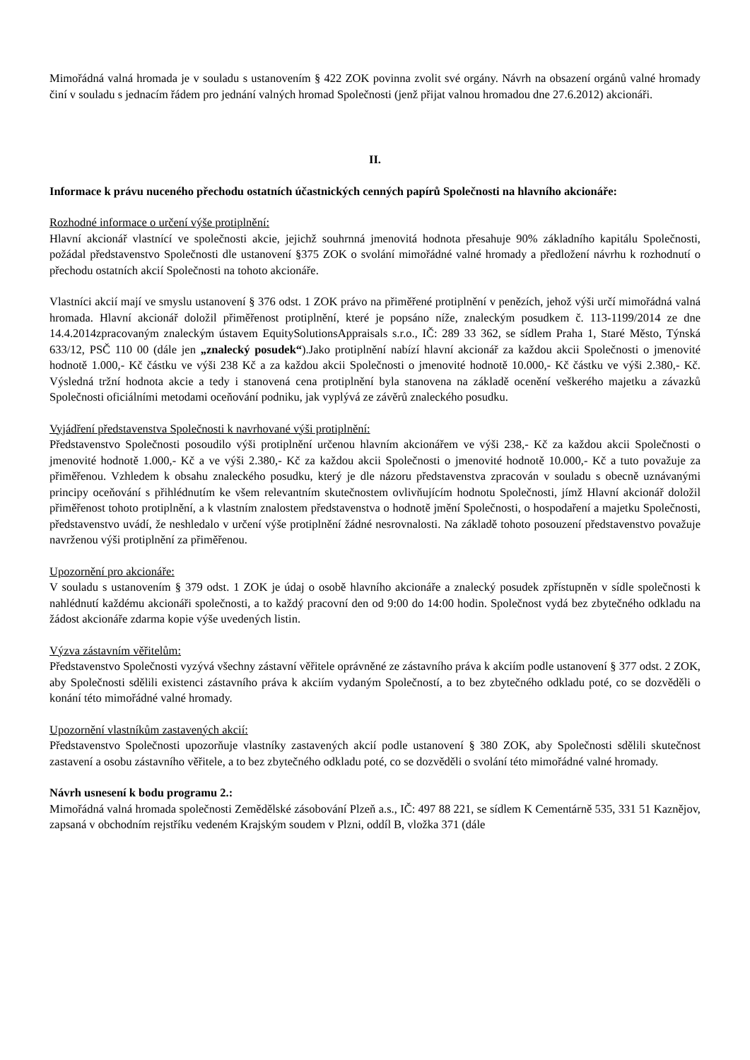Mimořádná valná hromada je v souladu s ustanovením § 422 ZOK povinna zvolit své orgány. Návrh na obsazení orgánů valné hromady činí v souladu s jednacím řádem pro jednání valných hromad Společnosti (jenž přijat valnou hromadou dne 27.6.2012) akcionáři.
II.
Informace k právu nuceného přechodu ostatních účastnických cenných papírů Společnosti na hlavního akcionáře:
Rozhodné informace o určení výše protiplnění:
Hlavní akcionář vlastnící ve společnosti akcie, jejichž souhrnná jmenovitá hodnota přesahuje 90% základního kapitálu Společnosti, požádal představenstvo Společnosti dle ustanovení §375 ZOK o svolání mimořádné valné hromady a předložení návrhu k rozhodnutí o přechodu ostatních akcií Společnosti na tohoto akcionáře.
Vlastníci akcií mají ve smyslu ustanovení § 376 odst. 1 ZOK právo na přiměřené protiplnění v penězích, jehož výši určí mimořádná valná hromada. Hlavní akcionář doložil přiměřenost protiplnění, které je popsáno níže, znaleckým posudkem č. 113-1199/2014 ze dne 14.4.2014zpracovaným znaleckým ústavem EquitySolutionsAppraisals s.r.o., IČ: 289 33 362, se sídlem Praha 1, Staré Město, Týnská 633/12, PSČ 110 00 (dále jen „znalecký posudek“).Jako protiplnění nabízí hlavní akcionář za každou akcii Společnosti o jmenovité hodnotě 1.000,- Kč částku ve výši 238 Kč a za každou akcii Společnosti o jmenovité hodnotě 10.000,- Kč částku ve výši 2.380,- Kč. Výsledná tržní hodnota akcie a tedy i stanovená cena protiplnění byla stanovena na základě ocenění veškerého majetku a závazků Společnosti oficiálními metodami oceňování podniku, jak vyplývá ze závěrů znaleckého posudku.
Vyjádření představenstva Společnosti k navrhované výši protiplnění:
Představenstvo Společnosti posoudilo výši protiplnění určenou hlavním akcionářem ve výši 238,- Kč za každou akcii Společnosti o jmenovité hodnotě 1.000,- Kč a ve výši 2.380,- Kč za každou akcii Společnosti o jmenovité hodnotě 10.000,- Kč a tuto považuje za přiměřenou. Vzhledem k obsahu znaleckého posudku, který je dle názoru představenstva zpracován v souladu s obecně uznávanými principy oceňování s přihlédnutím ke všem relevantním skutečnostem ovlivňujícím hodnotu Společnosti, jímž Hlavní akcionář doložil přiměřenost tohoto protiplnění, a k vlastním znalostem představenstva o hodnotě jmění Společnosti, o hospodaření a majetku Společnosti, představenstvo uvádí, že neshledalo v určení výše protiplnění žádné nesrovnalosti. Na základě tohoto posouzení představenstvo považuje navrženou výši protiplnění za přiměřenou.
Upozornění pro akcionáře:
V souladu s ustanovením § 379 odst. 1 ZOK je údaj o osobě hlavního akcionáře a znalecký posudek zpřístupněn v sídle společnosti k nahlédnutí každému akcionáři společnosti, a to každý pracovní den od 9:00 do 14:00 hodin. Společnost vydá bez zbytečného odkladu na žádost akcionáře zdarma kopie výše uvedených listin.
Výzva zástavním věřitelům:
Představenstvo Společnosti vyzývá všechny zástavní věřitele oprávněné ze zástavního práva k akciím podle ustanovení § 377 odst. 2 ZOK, aby Společnosti sdělili existenci zástavního práva k akciím vydaným Společností, a to bez zbytečného odkladu poté, co se dozvěděli o konání této mimořádné valné hromady.
Upozornění vlastníkům zastavených akcií:
Představenstvo Společnosti upozorňuje vlastníky zastavených akcií podle ustanovení § 380 ZOK, aby Společnosti sdělili skutečnost zastavení a osobu zástavního věřitele, a to bez zbytečného odkladu poté, co se dozvěděli o svolání této mimořádné valné hromady.
Návrh usnesení k bodu programu 2.:
Mimořádná valná hromada společnosti Zemědělské zásobování Plzeň a.s., IČ: 497 88 221, se sídlem K Cementárně 535, 331 51 Kaznějov, zapsaná v obchodním rejstříku vedeném Krajským soudem v Plzni, oddíl B, vložka 371 (dále